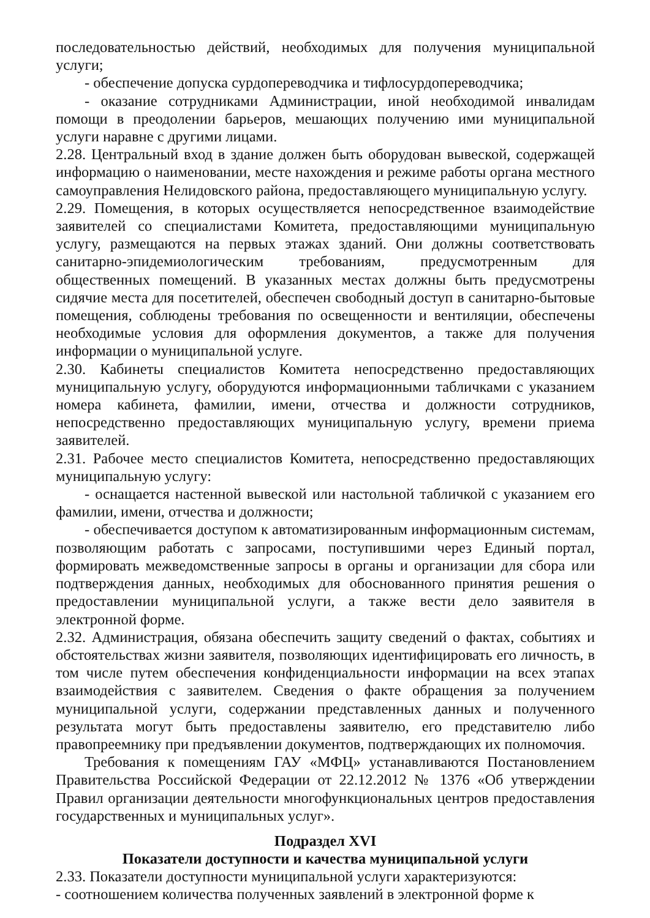последовательностью действий, необходимых для получения муниципальной услуги;
- обеспечение допуска сурдопереводчика и тифлосурдопереводчика;
- оказание сотрудниками Администрации, иной необходимой инвалидам помощи в преодолении барьеров, мешающих получению ими муниципальной услуги наравне с другими лицами.
2.28. Центральный вход в здание должен быть оборудован вывеской, содержащей информацию о наименовании, месте нахождения и режиме работы органа местного самоуправления Нелидовского района, предоставляющего муниципальную услугу.
2.29. Помещения, в которых осуществляется непосредственное взаимодействие заявителей со специалистами Комитета, предоставляющими муниципальную услугу, размещаются на первых этажах зданий. Они должны соответствовать санитарно-эпидемиологическим требованиям, предусмотренным для общественных помещений. В указанных местах должны быть предусмотрены сидячие места для посетителей, обеспечен свободный доступ в санитарно-бытовые помещения, соблюдены требования по освещенности и вентиляции, обеспечены необходимые условия для оформления документов, а также для получения информации о муниципальной услуге.
2.30. Кабинеты специалистов Комитета непосредственно предоставляющих муниципальную услугу, оборудуются информационными табличками с указанием номера кабинета, фамилии, имени, отчества и должности сотрудников, непосредственно предоставляющих муниципальную услугу, времени приема заявителей.
2.31. Рабочее место специалистов Комитета, непосредственно предоставляющих муниципальную услугу:
- оснащается настенной вывеской или настольной табличкой с указанием его фамилии, имени, отчества и должности;
- обеспечивается доступом к автоматизированным информационным системам, позволяющим работать с запросами, поступившими через Единый портал, формировать межведомственные запросы в органы и организации для сбора или подтверждения данных, необходимых для обоснованного принятия решения о предоставлении муниципальной услуги, а также вести дело заявителя в электронной форме.
2.32. Администрация, обязана обеспечить защиту сведений о фактах, событиях и обстоятельствах жизни заявителя, позволяющих идентифицировать его личность, в том числе путем обеспечения конфиденциальности информации на всех этапах взаимодействия с заявителем. Сведения о факте обращения за получением муниципальной услуги, содержании представленных данных и полученного результата могут быть предоставлены заявителю, его представителю либо правопреемнику при предъявлении документов, подтверждающих их полномочия.
Требования к помещениям ГАУ «МФЦ» устанавливаются Постановлением Правительства Российской Федерации от 22.12.2012 № 1376 «Об утверждении Правил организации деятельности многофункциональных центров предоставления государственных и муниципальных услуг».
Подраздел XVI
Показатели доступности и качества муниципальной услуги
2.33. Показатели доступности муниципальной услуги характеризуются:
- соотношением количества полученных заявлений в электронной форме к